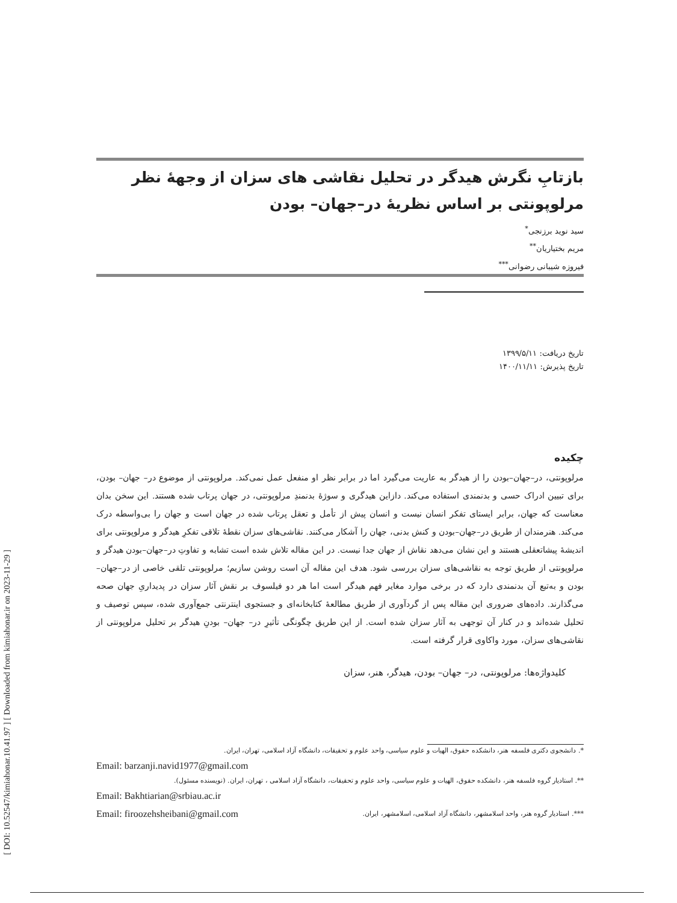[ DOI: 10.52547/kimiahonar.10.41.97 ] [ Downloaded from kimiahonar.ir on 2023-11-29 ]
بازتابِ نگرش هیدگر در تحلیل نقاشی های سزان از وجهۀ نظر مرلوپونتی بر اساس نظریۀ در–جهان– بودن
سید نوید برزنجی<sup>*</sup>
مریم بختیاریان<sup>**</sup>
فیروزه شیبانی رضوانی<sup>***</sup>
تاریخ دریافت: ۱۳۹۹/۵/۱۱
تاریخ پذیرش: ۱۴۰۰/۱۱/۱۱
چکیده
مرلوپونتی، در–جهان–بودن را از هیدگر به عاریت می‌گیرد اما در برابر نظر او منفعل عمل نمی‌کند. مرلوپونتی از موضوع در– جهان– بودن، برای تبیین ادراک حسی و بدنمندی استفاده می‌کند. دازاین هیدگری و سوژۀ بدنمندِ مرلوپونتی، در جهان پرتاب شده هستند. این سخن بدان معناست که جهان، برابر ایستای تفکر انسان نیست و انسان پیش از تأمل و تعقل پرتاب شده در جهان است و جهان را بی‌واسطه درک می‌کند. هنرمندان از طریق در–جهان–بودن و کنش بدنی، جهان را آشکار می‌کنند. نقاشی‌های سزان نقطۀ تلاقی تفکرِ هیدگر و مرلوپونتی برای اندیشۀ پیشاتعقلی هستند و این نشان می‌دهد نقاش از جهان جدا نیست. در این مقاله تلاش شده است تشابه و تفاوتِ در–جهان–بودن هیدگر و مرلوپونتی از طریق توجه به نقاشی‌های سزان بررسی شود. هدف این مقاله آن است روشن سازیم؛ مرلوپونتی تلقی خاصی از در–جهان– بودن و به‌تبع آن بدنمندی دارد که در برخی موارد مغایر فهم هیدگر است اما هر دو فیلسوف بر نقش آثار سزان در پدیداریِ جهان صحه می‌گذارند. داده‌های ضروری این مقاله پس از گردآوری از طریق مطالعۀ کتابخانه‌ای و جستجوی اینترنتی جمع‌آوری شده، سپس توصیف و تحلیل شده‌اند و در کنار آن توجهی به آثار سزان شده است. از این طریق چگونگی تأثیرِ در– جهان– بودنِ هیدگر بر تحلیل مرلوپونتی از نقاشی‌های سزان، مورد واکاوی قرار گرفته است.
کلیدواژه‌ها: مرلوپونتی، در– جهان– بودن، هیدگر، هنر، سزان
*. دانشجوی دکتری فلسفه هنر، دانشکده حقوق، الهیات و علوم سیاسی، واحد علوم و تحقیقات، دانشگاه آزاد اسلامی، تهران، ایران.
Email: barzanji.navid1977@gmail.com
**. استادیار گروه فلسفه هنر، دانشکده حقوق، الهیات و علوم سیاسی، واحد علوم و تحقیقات، دانشگاه آزاد اسلامی ، تهران، ایران. (نویسنده مسئول).
Email: Bakhtiarian@srbiau.ac.ir
***. استادیار گروه هنر، واحد اسلامشهر، دانشگاه آزاد اسلامی، اسلامشهر، ایران. Email: firoozehsheibani@gmail.com